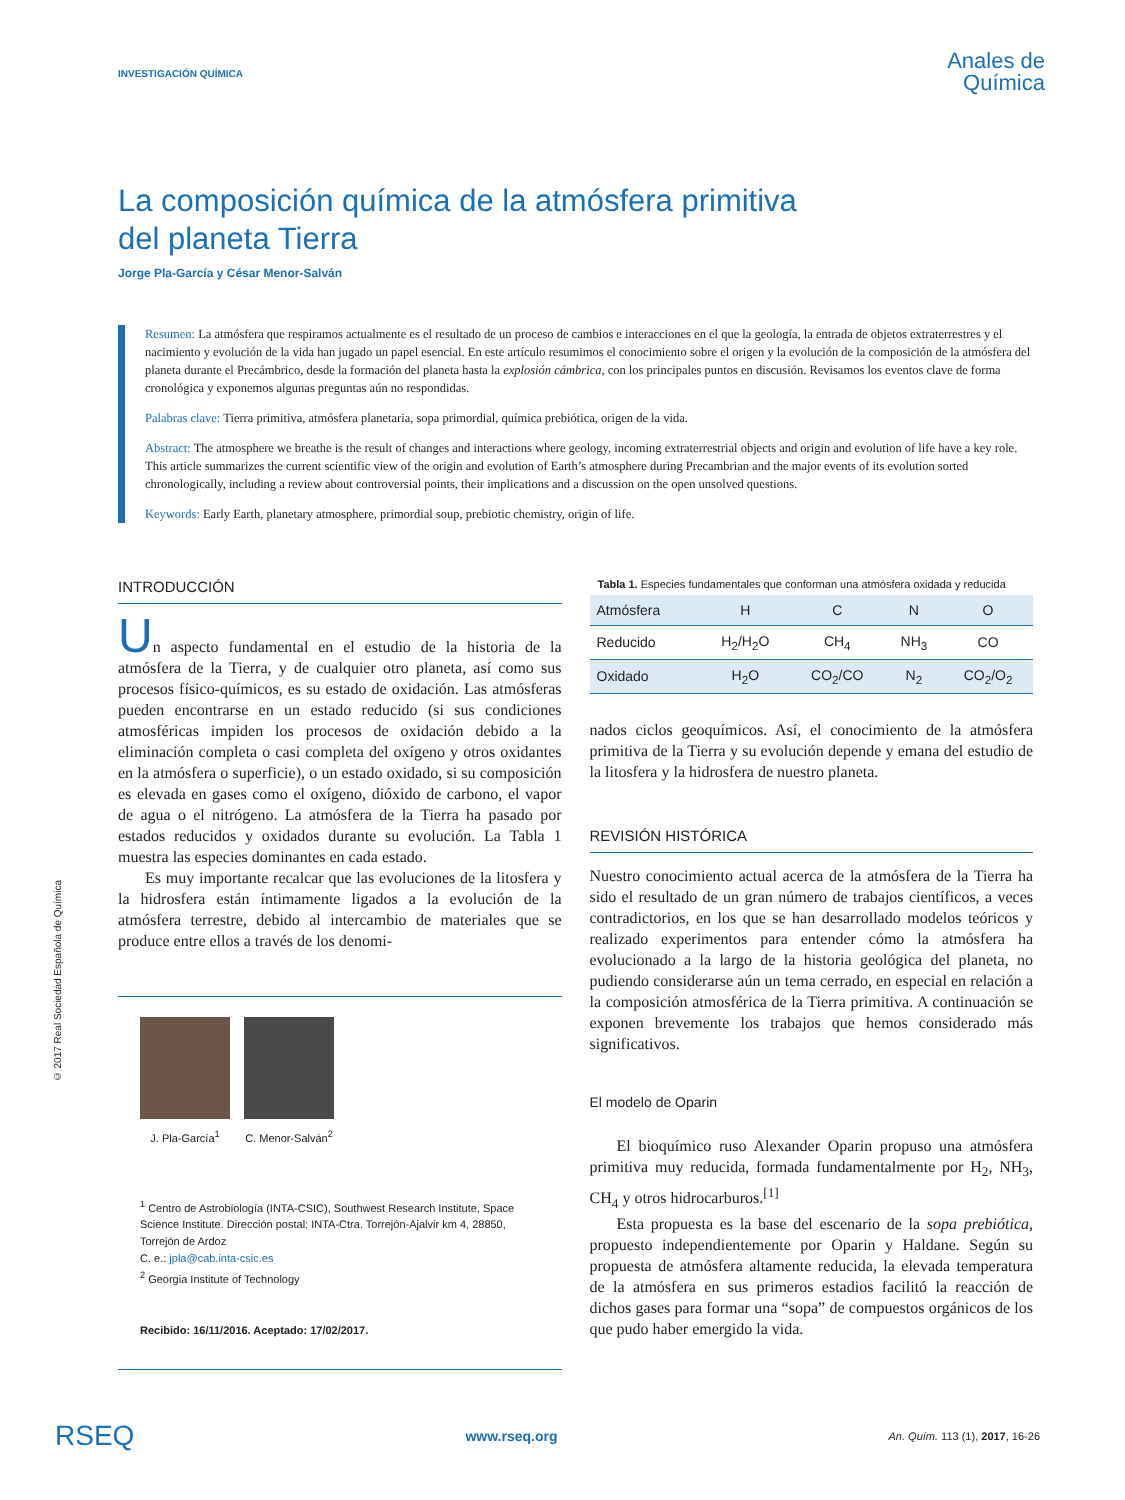INVESTIGACIÓN QUÍMICA
Anales de
Química
La composición química de la atmósfera primitiva
del planeta Tierra
Jorge Pla-García y César Menor-Salván
Resumen: La atmósfera que respiramos actualmente es el resultado de un proceso de cambios e interacciones en el que la geología, la entrada de objetos extraterrestres y el nacimiento y evolución de la vida han jugado un papel esencial. En este artículo resumimos el conocimiento sobre el origen y la evolución de la composición de la atmósfera del planeta durante el Precámbrico, desde la formación del planeta hasta la explosión cámbrica, con los principales puntos en discusión. Revisamos los eventos clave de forma cronológica y exponemos algunas preguntas aún no respondidas.
Palabras clave: Tierra primitiva, atmósfera planetaria, sopa primordial, química prebiótica, origen de la vida.
Abstract: The atmosphere we breathe is the result of changes and interactions where geology, incoming extraterrestrial objects and origin and evolution of life have a key role. This article summarizes the current scientific view of the origin and evolution of Earth’s atmosphere during Precambrian and the major events of its evolution sorted chronologically, including a review about controversial points, their implications and a discussion on the open unsolved questions.
Keywords: Early Earth, planetary atmosphere, primordial soup, prebiotic chemistry, origin of life.
© 2017 Real Sociedad Española de Química
INTRODUCCIÓN
Un aspecto fundamental en el estudio de la historia de la atmósfera de la Tierra, y de cualquier otro planeta, así como sus procesos físico-químicos, es su estado de oxidación. Las atmósferas pueden encontrarse en un estado reducido (si sus condiciones atmosféricas impiden los procesos de oxidación debido a la eliminación completa o casi completa del oxígeno y otros oxidantes en la atmósfera o superficie), o un estado oxidado, si su composición es elevada en gases como el oxígeno, dióxido de carbono, el vapor de agua o el nitrógeno. La atmósfera de la Tierra ha pasado por estados reducidos y oxidados durante su evolución. La Tabla 1 muestra las especies dominantes en cada estado.
Es muy importante recalcar que las evoluciones de la litosfera y la hidrosfera están íntimamente ligados a la evolución de la atmósfera terrestre, debido al intercambio de materiales que se produce entre ellos a través de los denomi-
J. Pla-García<sup>1</sup>
C. Menor-Salván<sup>2</sup>
<sup>1</sup> Centro de Astrobiología (INTA-CSIC), Southwest Research Institute, Space Science Institute. Dirección postal: INTA-Ctra. Torrejón-Ajalvir km 4, 28850, Torrejón de Ardoz
C. e.: jpla@cab.inta-csic.es
<sup>2</sup> Georgia Institute of Technology
Recibido: 16/11/2016. Aceptado: 17/02/2017.
Tabla 1. Especies fundamentales que conforman una atmósfera oxidada y reducida
| Atmósfera | H | C | N | O |
| --- | --- | --- | --- | --- |
| Reducido | H<sub>2</sub>/H<sub>2</sub>O | CH<sub>4</sub> | NH<sub>3</sub> | CO |
| Oxidado | H<sub>2</sub>O | CO<sub>2</sub>/CO | N<sub>2</sub> | CO<sub>2</sub>/O<sub>2</sub> |
nados ciclos geoquímicos. Así, el conocimiento de la atmósfera primitiva de la Tierra y su evolución depende y emana del estudio de la litosfera y la hidrosfera de nuestro planeta.
REVISIÓN HISTÓRICA
Nuestro conocimiento actual acerca de la atmósfera de la Tierra ha sido el resultado de un gran número de trabajos científicos, a veces contradictorios, en los que se han desarrollado modelos teóricos y realizado experimentos para entender cómo la atmósfera ha evolucionado a la largo de la historia geológica del planeta, no pudiendo considerarse aún un tema cerrado, en especial en relación a la composición atmosférica de la Tierra primitiva. A continuación se exponen brevemente los trabajos que hemos considerado más significativos.
El modelo de Oparin
El bioquímico ruso Alexander Oparin propuso una atmósfera primitiva muy reducida, formada fundamentalmente por H<sub>2</sub>, NH<sub>3</sub>, CH<sub>4</sub> y otros hidrocarburos.<sup>[1]</sup>
Esta propuesta es la base del escenario de la sopa prebiótica, propuesto independientemente por Oparin y Haldane. Según su propuesta de atmósfera altamente reducida, la elevada temperatura de la atmósfera en sus primeros estadios facilitó la reacción de dichos gases para formar una “sopa” de compuestos orgánicos de los que pudo haber emergido la vida.
RSEQ www.rseq.org An. Quím. 113 (1), 2017, 16-26